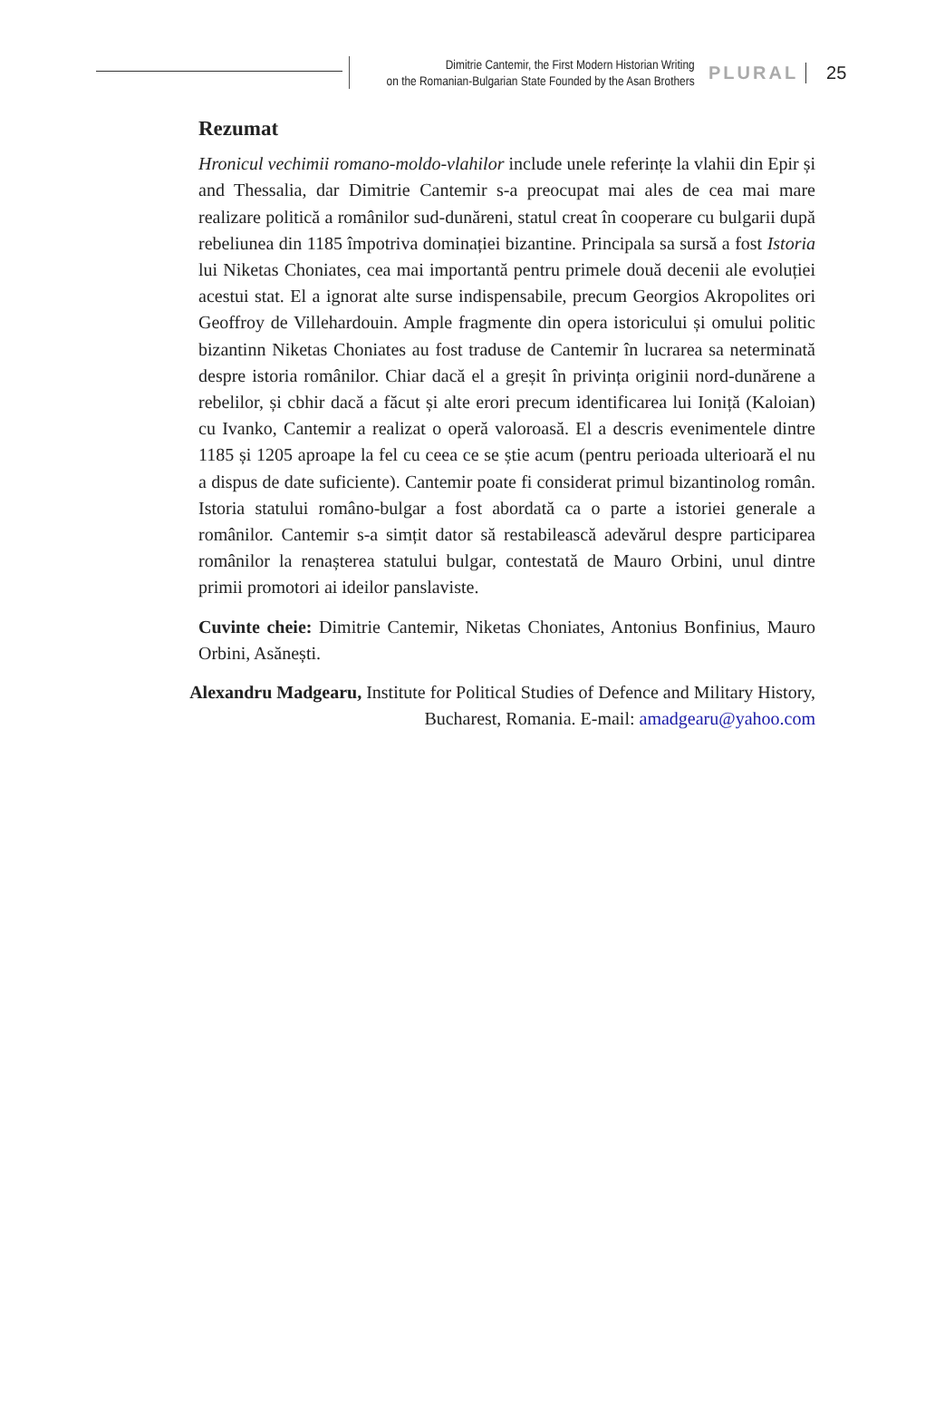Dimitrie Cantemir, the First Modern Historian Writing
on the Romanian-Bulgarian State Founded by the Asan Brothers
PLURAL 25
Rezumat
Hronicul vechimii romano-moldo-vlahilor include unele referințe la vlahii din Epir și and Thessalia, dar Dimitrie Cantemir s-a preocupat mai ales de cea mai mare realizare politică a românilor sud-dunăreni, statul creat în cooperare cu bulgarii după rebeliunea din 1185 împotriva dominației bizantine. Principala sa sursă a fost Istoria lui Niketas Choniates, cea mai importantă pentru primele două decenii ale evoluției acestui stat. El a ignorat alte surse indispensabile, precum Georgios Akropolites ori Geoffroy de Villehardouin. Ample fragmente din opera istoricului și omului politic bizantinn Niketas Choniates au fost traduse de Cantemir în lucrarea sa neterminată despre istoria românilor. Chiar dacă el a greșit în privința originii nord-dunărene a rebelilor, și cbhir dacă a făcut și alte erori precum identificarea lui Ioniță (Kaloian) cu Ivanko, Cantemir a realizat o operă valoroasă. El a descris evenimentele dintre 1185 și 1205 aproape la fel cu ceea ce se știe acum (pentru perioada ulterioară el nu a dispus de date suficiente). Cantemir poate fi considerat primul bizantinolog român. Istoria statului româno-bulgar a fost abordată ca o parte a istoriei generale a românilor. Cantemir s-a simțit dator să restabilească adevărul despre participarea românilor la renașterea statului bulgar, contestată de Mauro Orbini, unul dintre primii promotori ai ideilor panslaviste.
Cuvinte cheie: Dimitrie Cantemir, Niketas Choniates, Antonius Bonfinius, Mauro Orbini, Asănești.
Alexandru Madgearu, Institute for Political Studies of Defence and Military History, Bucharest, Romania. E-mail: amadgearu@yahoo.com